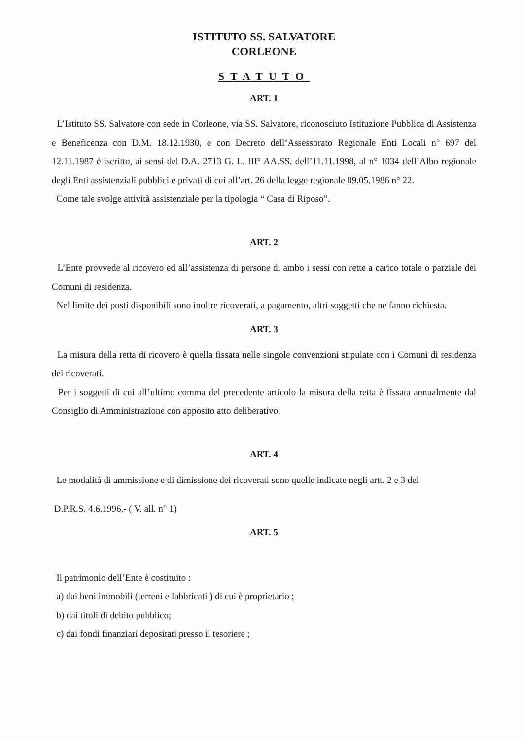ISTITUTO SS. SALVATORE
CORLEONE
STATUTO
ART. 1
L’Istituto SS. Salvatore con sede in Corleone, via SS. Salvatore, riconosciuto Istituzione Pubblica di Assistenza e Beneficenza con D.M. 18.12.1930, e con Decreto dell’Assessorato Regionale Enti Locali n° 697 del 12.11.1987 è iscritto, ai sensi del D.A. 2713 G. L. III° AA.SS. dell’11.11.1998, al n° 1034 dell’Albo regionale degli Enti assistenziali pubblici e privati di cui all’art. 26 della legge regionale 09.05.1986 n° 22.
Come tale svolge attività assistenziale per la tipologia “ Casa di Riposo”.
ART. 2
L’Ente provvede al ricovero ed all’assistenza di persone di ambo i sessi con rette a carico totale o parziale dei Comuni di residenza.
Nel limite dei posti disponibili sono inoltre ricoverati, a pagamento, altri soggetti che ne fanno richiesta.
ART. 3
La misura della retta di ricovero è quella fissata nelle singole convenzioni stipulate con i Comuni di residenza dei ricoverati.
Per i soggetti di cui all’ultimo comma del precedente articolo la misura della retta è fissata annualmente dal Consiglio di Amministrazione con apposito atto deliberativo.
ART. 4
Le modalità di ammissione e di dimissione dei ricoverati sono quelle indicate negli artt. 2 e 3 del
D.P.R.S. 4.6.1996.- ( V. all. n° 1)
ART. 5
Il patrimonio dell’Ente è costituito :
a) dai beni immobili (terreni e fabbricati ) di cui è proprietario ;
b) dai titoli di debito pubblico;
c) dai fondi finanziari depositati presso il tesoriere ;